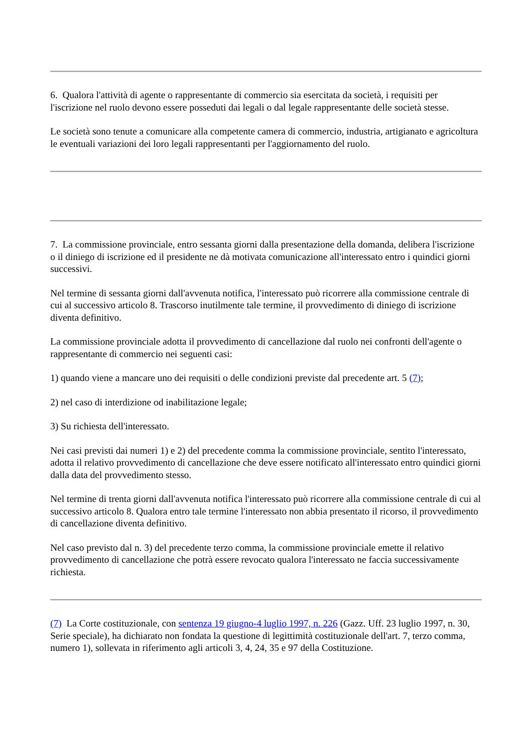6. Qualora l'attività di agente o rappresentante di commercio sia esercitata da società, i requisiti per l'iscrizione nel ruolo devono essere posseduti dai legali o dal legale rappresentante delle società stesse.
Le società sono tenute a comunicare alla competente camera di commercio, industria, artigianato e agricoltura le eventuali variazioni dei loro legali rappresentanti per l'aggiornamento del ruolo.
7. La commissione provinciale, entro sessanta giorni dalla presentazione della domanda, delibera l'iscrizione o il diniego di iscrizione ed il presidente ne dà motivata comunicazione all'interessato entro i quindici giorni successivi.
Nel termine di sessanta giorni dall'avvenuta notifica, l'interessato può ricorrere alla commissione centrale di cui al successivo articolo 8. Trascorso inutilmente tale termine, il provvedimento di diniego di iscrizione diventa definitivo.
La commissione provinciale adotta il provvedimento di cancellazione dal ruolo nei confronti dell'agente o rappresentante di commercio nei seguenti casi:
1) quando viene a mancare uno dei requisiti o delle condizioni previste dal precedente art. 5 (7);
2) nel caso di interdizione od inabilitazione legale;
3) Su richiesta dell'interessato.
Nei casi previsti dai numeri 1) e 2) del precedente comma la commissione provinciale, sentito l'interessato, adotta il relativo provvedimento di cancellazione che deve essere notificato all'interessato entro quindici giorni dalla data del provvedimento stesso.
Nel termine di trenta giorni dall'avvenuta notifica l'interessato può ricorrere alla commissione centrale di cui al successivo articolo 8. Qualora entro tale termine l'interessato non abbia presentato il ricorso, il provvedimento di cancellazione diventa definitivo.
Nel caso previsto dal n. 3) del precedente terzo comma, la commissione provinciale emette il relativo provvedimento di cancellazione che potrà essere revocato qualora l'interessato ne faccia successivamente richiesta.
(7) La Corte costituzionale, con sentenza 19 giugno-4 luglio 1997, n. 226 (Gazz. Uff. 23 luglio 1997, n. 30, Serie speciale), ha dichiarato non fondata la questione di legittimità costituzionale dell'art. 7, terzo comma, numero 1), sollevata in riferimento agli articoli 3, 4, 24, 35 e 97 della Costituzione.